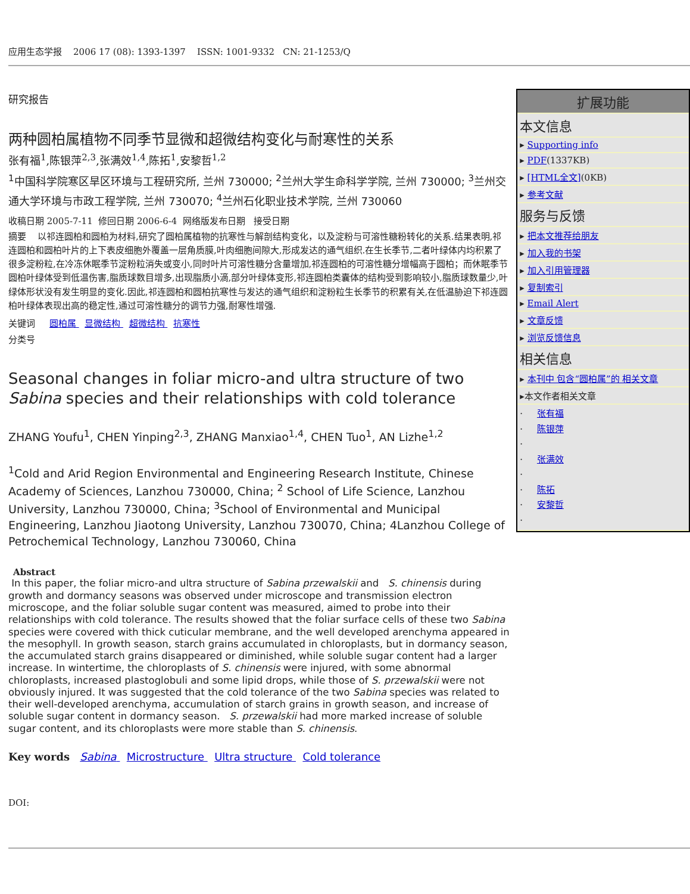应用生态学报 2006 17 (08): 1393-1397 ISSN: 1001-9332 CN: 21-1253/Q
研究报告
两种圆柏属植物不同季节显微和超微结构变化与耐寒性的关系
张有福<sup>1</sup>,陈银萍<sup>2,3</sup>,张满效<sup>1,4</sup>,陈拓<sup>1</sup>,安黎哲<sup>1,2</sup>
<sup>1</sup> 中国科学院寒区旱区环境与工程研究所, 兰州 730000; <sup>2</sup>兰州大学生命科学学院, 兰州 730000; <sup>3</sup>兰州交通大学环境与市政工程学院, 兰州 730070; <sup>4</sup>兰州石化职业技术学院, 兰州 730060
收稿日期 2005-7-11 修回日期 2006-6-4 网络版发布日期 接受日期
摘要 以祁连圆柏和圆柏为材料,研究了圆柏属植物的抗寒性与解剖结构变化，以及淀粉与可溶性糖粉转化的关系.结果表明,祁连圆柏和圆柏叶片的上下表皮细胞外覆盖一层角质膜,叶肉细胞间隙大,形成发达的通气组织.在生长季节,二者叶绿体内均积累了很多淀粉粒,在冷冻休眠季节淀粉粒消失或变小,同时叶片可溶性糖分含量增加,祁连圆柏的可溶性糖分增幅高于圆柏；而休眠季节圆柏叶绿体受到低温伤害,脂质球数目增多,出现脂质小滴,部分叶绿体变形,祁连圆柏类囊体的结构受到影响较小,脂质球数量少,叶绿体形状没有发生明显的变化.因此,祁连圆柏和圆柏抗寒性与发达的通气组织和淀粉粒生长季节的积累有关,在低温胁迫下祁连圆柏叶绿体表现出高的稳定性,通过可溶性糖分的调节力强,耐寒性增强.
关键词 圆柏属 显微结构 超微结构 抗寒性
分类号
Seasonal changes in foliar micro-and ultra structure of two Sabina species and their relationships with cold tolerance
ZHANG Youfu<sup>1</sup>, CHEN Yinping<sup>2,3</sup>, ZHANG Manxiao<sup>1,4</sup>, CHEN Tuo<sup>1</sup>, AN Lizhe<sup>1,2</sup>
<sup>1</sup> Cold and Arid Region Environmental and Engineering Research Institute, Chinese Academy of Sciences, Lanzhou 730000, China; <sup>2</sup> School of Life Science, Lanzhou University, Lanzhou 730000, China; <sup>3</sup>School of Environmental and Municipal Engineering, Lanzhou Jiaotong University, Lanzhou 730070, China; 4Lanzhou College of Petrochemical Technology, Lanzhou 730060, China
Abstract
In this paper, the foliar micro-and ultra structure of Sabina przewalskii and S. chinensis during growth and dormancy seasons was observed under microscope and transmission electron microscope, and the foliar soluble sugar content was measured, aimed to probe into their relationships with cold tolerance. The results showed that the foliar surface cells of these two Sabina species were covered with thick cuticular membrane, and the well developed arenchyma appeared in the mesophyll. In growth season, starch grains accumulated in chloroplasts, but in dormancy season, the accumulated starch grains disappeared or diminished, while soluble sugar content had a larger increase. In wintertime, the chloroplasts of S. chinensis were injured, with some abnormal chloroplasts, increased plastoglobuli and some lipid drops, while those of S. przewalskii were not obviously injured. It was suggested that the cold tolerance of the two Sabina species was related to their well-developed arenchyma, accumulation of starch grains in growth season, and increase of soluble sugar content in dormancy season. S. przewalskii had more marked increase of soluble sugar content, and its chloroplasts were more stable than S. chinensis.
Key words Sabina Microstructure Ultra structure Cold tolerance
DOI:
扩展功能
本文信息
▸ Supporting info
▸ PDF(1337KB)
▸ [HTML全文](0KB)
▸ 参考文献
服务与反馈
▸ 把本文推荐给朋友
▸ 加入我的书架
▸ 加入引用管理器
▸ 复制索引
▸ Email Alert
▸ 文章反馈
▸ 浏览反馈信息
相关信息
▸ 本刊中 包含“圆柏属”的 相关文章
▸本文作者相关文章
· 张有福
· 陈银萍
·
· 张满效
·
· 陈拓
· 安黎哲
·